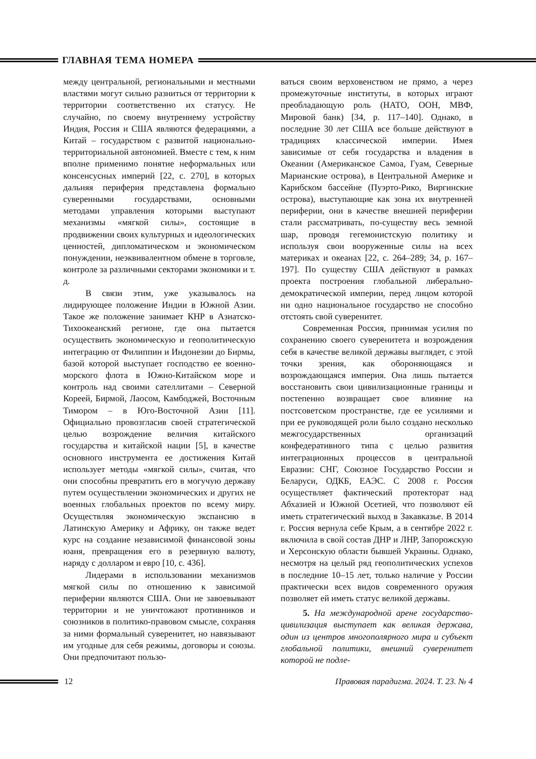ГЛАВНАЯ ТЕМА НОМЕРА
между центральной, региональными и местными властями могут сильно разниться от территории к территории соответственно их статусу. Не случайно, по своему внутреннему устройству Индия, Россия и США являются федерациями, а Китай – государством с развитой национально-территориальной автономией. Вместе с тем, к ним вполне применимо понятие неформальных или консенсусных империй [22, с. 270], в которых дальняя периферия представлена формально суверенными государствами, основными методами управления которыми выступают механизмы «мягкой силы», состоящие в продвижении своих культурных и идеологических ценностей, дипломатическом и экономическом понуждении, неэквивалентном обмене в торговле, контроле за различными секторами экономики и т. д.
В связи этим, уже указывалось на лидирующее положение Индии в Южной Азии. Такое же положение занимает КНР в Азиатско-Тихоокеанский регионе, где она пытается осуществить экономическую и геополитическую интеграцию от Филиппин и Индонезии до Бирмы, базой которой выступает господство ее военно-морского флота в Южно-Китайском море и контроль над своими сателлитами – Северной Кореей, Бирмой, Лаосом, Камбоджей, Восточным Тимором – в Юго-Восточной Азии [11]. Официально провозгласив своей стратегической целью возрождение величия китайского государства и китайской нации [5], в качестве основного инструмента ее достижения Китай использует методы «мягкой силы», считая, что они способны превратить его в могучую державу путем осуществлении экономических и других не военных глобальных проектов по всему миру. Осуществляя экономическую экспансию в Латинскую Америку и Африку, он также ведет курс на создание независимой финансовой зоны юаня, превращения его в резервную валюту, наряду с долларом и евро [10, с. 436].
Лидерами в использовании механизмов мягкой силы по отношению к зависимой периферии являются США. Они не завоевывают территории и не уничтожают противников и союзников в политико-правовом смысле, сохраняя за ними формальный суверенитет, но навязывают им угодные для себя режимы, договоры и союзы. Они предпочитают пользо-
ваться своим верховенством не прямо, а через промежуточные институты, в которых играют преобладающую роль (НАТО, ООН, МВФ, Мировой банк) [34, p. 117–140]. Однако, в последние 30 лет США все больше действуют в традициях классической империи. Имея зависимые от себя государства и владения в Океании (Американское Самоа, Гуам, Северные Марианские острова), в Центральной Америке и Карибском бассейне (Пуэрто-Рико, Виргинские острова), выступающие как зона их внутренней периферии, они в качестве внешней периферии стали рассматривать, по-существу весь земной шар, проводя гегемонистскую политику и используя свои вооруженные силы на всех материках и океанах [22, с. 264–289; 34, p. 167–197]. По существу США действуют в рамках проекта построения глобальной либерально-демократической империи, перед лицом которой ни одно национальное государство не способно отстоять свой суверенитет.
Современная Россия, принимая усилия по сохранению своего суверенитета и возрождения себя в качестве великой державы выглядет, с этой точки зрения, как обороняющаяся и возрождающаяся империя. Она лишь пытается восстановить свои цивилизационные границы и постепенно возвращает свое влияние на постсоветском пространстве, где ее усилиями и при ее руководящей роли было создано несколько межгосударственных организаций конфедеративного типа с целью развития интеграционных процессов в центральной Евразии: СНГ, Союзное Государство России и Беларуси, ОДКБ, ЕАЭС. С 2008 г. Россия осуществляет фактический протекторат над Абхазией и Южной Осетией, что позволяют ей иметь стратегический выход в Закавказье. В 2014 г. Россия вернула себе Крым, а в сентябре 2022 г. включила в свой состав ДНР и ЛНР, Запорожскую и Херсонскую области бывшей Украины. Однако, несмотря на целый ряд геополитических успехов в последние 10–15 лет, только наличие у России практически всех видов современного оружия позволяет ей иметь статус великой державы.
5. На международной арене государство-цивилизация выступает как великая держава, один из центров многополярного мира и субъект глобальной политики, внешний суверенитет которой не подле-
12 Правовая парадигма. 2024. Т. 23. № 4